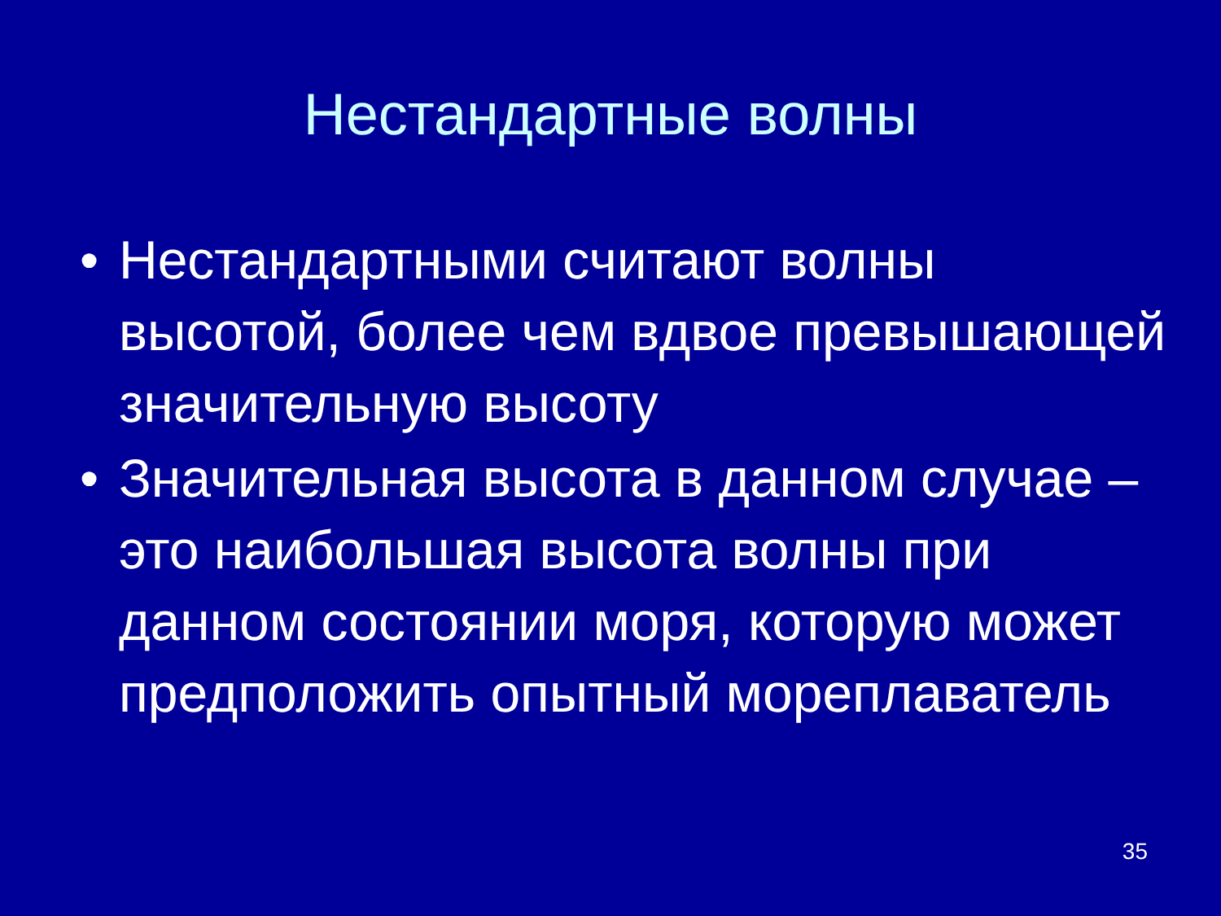Нестандартные волны
• Нестандартными считают волны высотой, более чем вдвое превышающей значительную высоту
• Значительная высота в данном случае – это наибольшая высота волны при данном состоянии моря, которую может предположить опытный мореплаватель
35